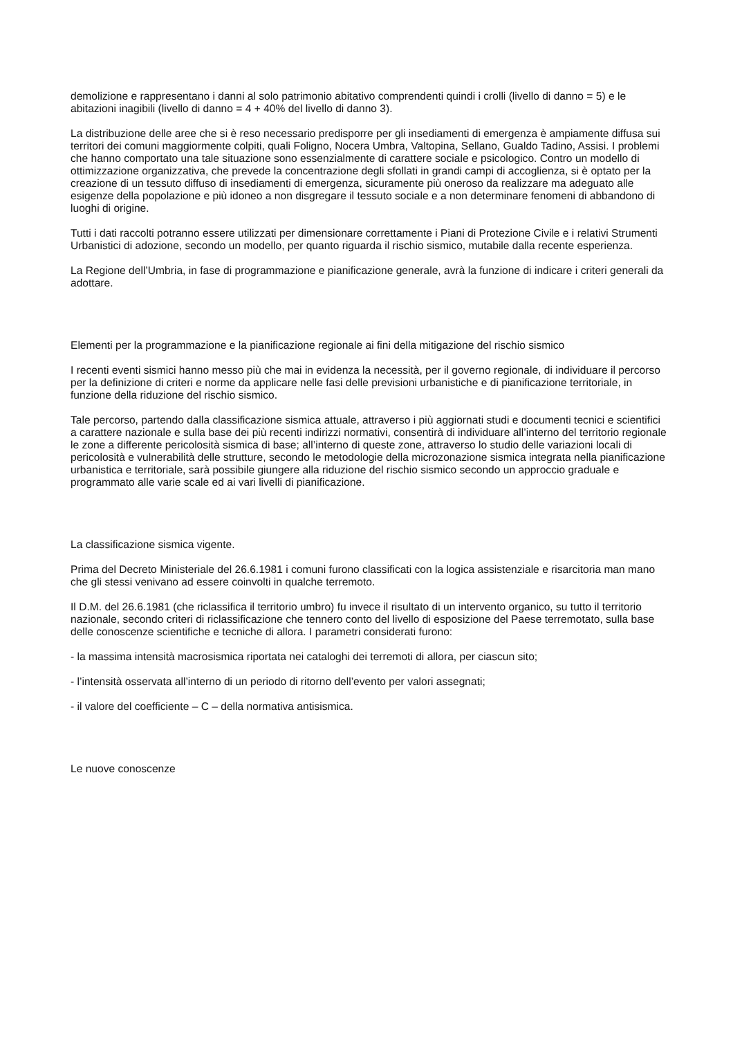demolizione e rappresentano i danni al solo patrimonio abitativo comprendenti quindi i crolli (livello di danno = 5) e le abitazioni inagibili (livello di danno = 4 + 40% del livello di danno 3).
La distribuzione delle aree che si è reso necessario predisporre per gli insediamenti di emergenza è ampiamente diffusa sui territori dei comuni maggiormente colpiti, quali Foligno, Nocera Umbra, Valtopina, Sellano, Gualdo Tadino, Assisi. I problemi che hanno comportato una tale situazione sono essenzialmente di carattere sociale e psicologico. Contro un modello di ottimizzazione organizzativa, che prevede la concentrazione degli sfollati in grandi campi di accoglienza, si è optato per la creazione di un tessuto diffuso di insediamenti di emergenza, sicuramente più oneroso da realizzare ma adeguato alle esigenze della popolazione e più idoneo a non disgregare il tessuto sociale e a non determinare fenomeni di abbandono di luoghi di origine.
Tutti i dati raccolti potranno essere utilizzati per dimensionare correttamente i Piani di Protezione Civile e i relativi Strumenti Urbanistici di adozione, secondo un modello, per quanto riguarda il rischio sismico, mutabile dalla recente esperienza.
La Regione dell’Umbria, in fase di programmazione e pianificazione generale, avrà la funzione di indicare i criteri generali da adottare.
Elementi per la programmazione e la pianificazione regionale ai fini della mitigazione del rischio sismico
I recenti eventi sismici hanno messo più che mai in evidenza la necessità, per il governo regionale, di individuare il percorso per la definizione di criteri e norme da applicare nelle fasi delle previsioni urbanistiche e di pianificazione territoriale, in funzione della riduzione del rischio sismico.
Tale percorso, partendo dalla classificazione sismica attuale, attraverso i più aggiornati studi e documenti tecnici e scientifici a carattere nazionale e sulla base dei più recenti indirizzi normativi, consentirà di individuare all’interno del territorio regionale le zone a differente pericolosità sismica di base; all’interno di queste zone, attraverso lo studio delle variazioni locali di pericolosità e vulnerabilità delle strutture, secondo le metodologie della microzonazione sismica integrata nella pianificazione urbanistica e territoriale, sarà possibile giungere alla riduzione del rischio sismico secondo un approccio graduale e programmato alle varie scale ed ai vari livelli di pianificazione.
La classificazione sismica vigente.
Prima del Decreto Ministeriale del 26.6.1981 i comuni furono classificati con la logica assistenziale e risarcitoria man mano che gli stessi venivano ad essere coinvolti in qualche terremoto.
Il D.M. del 26.6.1981 (che riclassifica il territorio umbro) fu invece il risultato di un intervento organico, su tutto il territorio nazionale, secondo criteri di riclassificazione che tennero conto del livello di esposizione del Paese terremotato, sulla base delle conoscenze scientifiche e tecniche di allora. I parametri considerati furono:
- la massima intensità macrosismica riportata nei cataloghi dei terremoti di allora, per ciascun sito;
- l’intensità osservata all’interno di un periodo di ritorno dell’evento per valori assegnati;
- il valore del coefficiente – C – della normativa antisismica.
Le nuove conoscenze